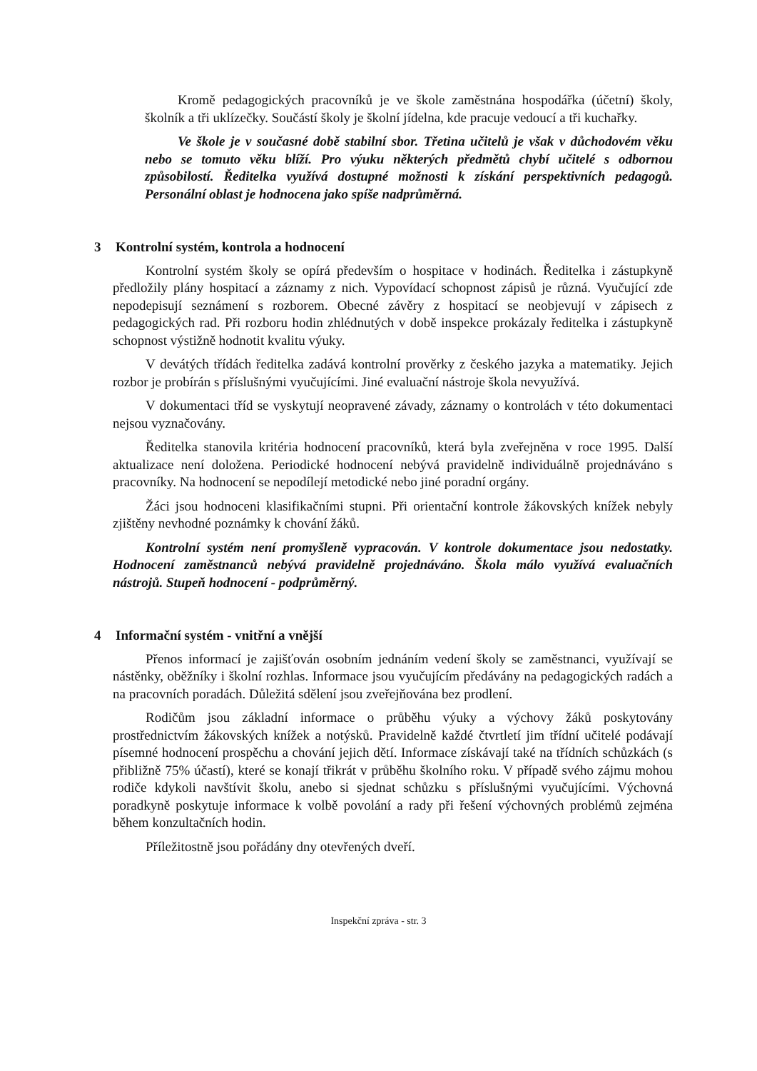Kromě pedagogických pracovníků je ve škole zaměstnána hospodářka (účetní) školy, školník a tři uklízečky. Součástí školy je školní jídelna, kde pracuje vedoucí a tři kuchařky.
Ve škole je v současné době stabilní sbor. Třetina učitelů je však v důchodovém věku nebo se tomuto věku blíží. Pro výuku některých předmětů chybí učitelé s odbornou způsobilostí. Ředitelka využívá dostupné možnosti k získání perspektivních pedagogů. Personální oblast je hodnocena jako spíše nadprůměrná.
3 Kontrolní systém, kontrola a hodnocení
Kontrolní systém školy se opírá především o hospitace v hodinách. Ředitelka i zástupkyně předložily plány hospitací a záznamy z nich. Vypovídací schopnost zápisů je různá. Vyučující zde nepodepisují seznámení s rozborem. Obecné závěry z hospitací se neobjevují v zápisech z pedagogických rad. Při rozboru hodin zhlédnutých v době inspekce prokázaly ředitelka i zástupkyně schopnost výstižně hodnotit kvalitu výuky.
V devátých třídách ředitelka zadává kontrolní prověrky z českého jazyka a matematiky. Jejich rozbor je probírán s příslušnými vyučujícími. Jiné evaluační nástroje škola nevyužívá.
V dokumentaci tříd se vyskytují neopravené závady, záznamy o kontrolách v této dokumentaci nejsou vyznačovány.
Ředitelka stanovila kritéria hodnocení pracovníků, která byla zveřejněna v roce 1995. Další aktualizace není doložena. Periodické hodnocení nebývá pravidelně individuálně projednáváno s pracovníky. Na hodnocení se nepodílejí metodické nebo jiné poradní orgány.
Žáci jsou hodnoceni klasifikačními stupni. Při orientační kontrole žákovských knížek nebyly zjištěny nevhodné poznámky k chování žáků.
Kontrolní systém není promyšleně vypracován. V kontrole dokumentace jsou nedostatky. Hodnocení zaměstnanců nebývá pravidelně projednáváno. Škola málo využívá evaluačních nástrojů. Stupeň hodnocení - podprůměrný.
4 Informační systém - vnitřní a vnější
Přenos informací je zajišťován osobním jednáním vedení školy se zaměstnanci, využívají se nástěnky, oběžníky i školní rozhlas. Informace jsou vyučujícím předávány na pedagogických radách a na pracovních poradách. Důležitá sdělení jsou zveřejňována bez prodlení.
Rodičům jsou základní informace o průběhu výuky a výchovy žáků poskytovány prostřednictvím žákovských knížek a notýsků. Pravidelně každé čtvrtletí jim třídní učitelé podávají písemné hodnocení prospěchu a chování jejich dětí. Informace získávají také na třídních schůzkách (s přibližně 75% účastí), které se konají třikrát v průběhu školního roku. V případě svého zájmu mohou rodiče kdykoli navštívit školu, anebo si sjednat schůzku s příslušnými vyučujícími. Výchovná poradkyně poskytuje informace k volbě povolání a rady při řešení výchovných problémů zejména během konzultačních hodin.
Příležitostně jsou pořádány dny otevřených dveří.
Inspekční zpráva - str. 3